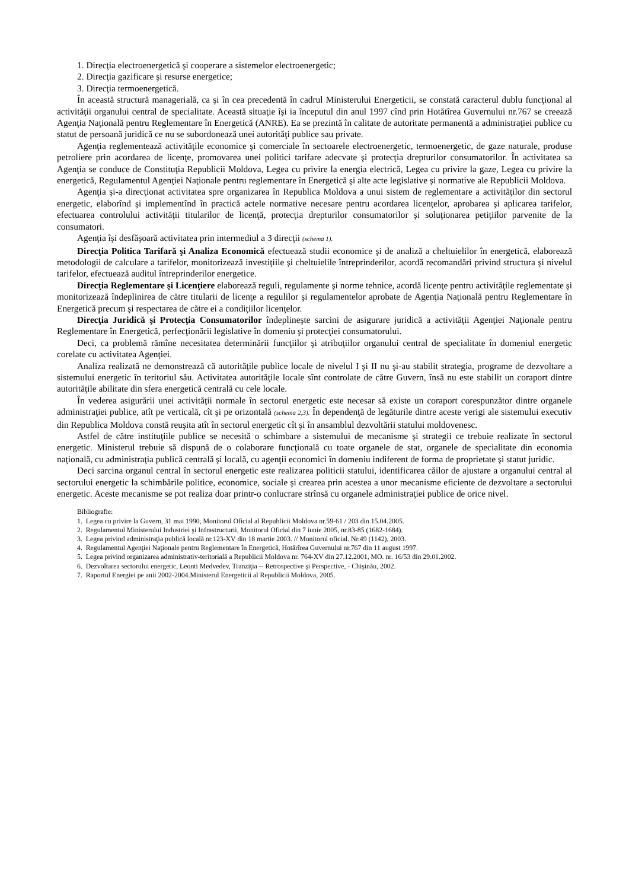1. Direcţia electroenergetică şi cooperare a sistemelor electroenergetic;
2. Direcţia gazificare şi resurse energetice;
3. Direcţia termoenergetică.
În această structură managerială, ca şi în cea precedentă în cadrul Ministerului Energeticii, se constată caracterul dublu funcţional al activităţii organului central de specialitate. Această situaţie îşi ia începutul din anul 1997 cînd prin Hotătîrea Guvernului nr.767 se creează Agenţia Naţională pentru Reglementare în Energetică (ANRE). Ea se prezintă în calitate de autoritate permanentă a administraţiei publice cu statut de persoană juridică ce nu se subordonează unei autorităţi publice sau private.
Agenţia reglementează activităţile economice şi comerciale în sectoarele electroenergetic, termoenergetic, de gaze naturale, produse petroliere prin acordarea de licenţe, promovarea unei politici tarifare adecvate şi protecţia drepturilor consumatorilor. În activitatea sa Agenţia se conduce de Constituţia Republicii Moldova, Legea cu privire la energia electrică, Legea cu privire la gaze, Legea cu privire la energetică, Regulamentul Agenţiei Naţionale pentru reglementare în Energetică şi alte acte legislative şi normative ale Republicii Moldova.
Agenţia şi-a direcţionat activitatea spre organizarea în Republica Moldova a unui sistem de reglementare a activităţilor din sectorul energetic, elaborînd şi implementînd în practică actele normative necesare pentru acordarea licenţelor, aprobarea şi aplicarea tarifelor, efectuarea controlului activităţii titularilor de licenţă, protecţia drepturilor consumatorilor şi soluţionarea petiţiilor parvenite de la consumatori.
Agenţia îşi desfăşoară activitatea prin intermediul a 3 direcţii (schema 1).
Direcţia Politica Tarifară şi Analiza Economică efectuează studii economice şi de analiză a cheltuielilor în energetică, elaborează metodologii de calculare a tarifelor, monitorizează investiţiile şi cheltuielile întreprinderilor, acordă recomandări privind structura şi nivelul tarifelor, efectuează auditul întreprinderilor energetice.
Direcţia Reglementare şi Licenţiere elaborează reguli, regulamente şi norme tehnice, acordă licenţe pentru activităţile reglementate şi monitorizează îndeplinirea de către titularii de licenţe a regulilor şi regulamentelor aprobate de Agenţia Naţională pentru Reglementare în Energetică precum şi respectarea de către ei a condiţiilor licenţelor.
Direcţia Juridică şi Protecţia Consumatorilor îndeplineşte sarcini de asigurare juridică a activităţii Agenţiei Naţionale pentru Reglementare în Energetică, perfecţionării legislative în domeniu şi protecţiei consumatorului.
Deci, ca problemă rămîne necesitatea determinării funcţiilor şi atribuţiilor organului central de specialitate în domeniul energetic corelate cu activitatea Agenţiei.
Analiza realizată ne demonstrează că autorităţile publice locale de nivelul I şi II nu şi-au stabilit strategia, programe de dezvoltare a sistemului energetic în teritoriul său. Activitatea autorităţile locale sînt controlate de către Guvern, însă nu este stabilit un coraport dintre autorităţile abilitate din sfera energetică centrală cu cele locale.
În vederea asigurării unei activităţii normale în sectorul energetic este necesar să existe un coraport corespunzător dintre organele administraţiei publice, atît pe verticală, cît şi pe orizontală (schema 2,3). În dependenţă de legăturile dintre aceste verigi ale sistemului executiv din Republica Moldova constă reuşita atît în sectorul energetic cît şi în ansamblul dezvoltării statului moldovenesc.
Astfel de către instituţiile publice se necesită o schimbare a sistemului de mecanisme şi strategii ce trebuie realizate în sectorul energetic. Ministerul trebuie să dispună de o colaborare funcţională cu toate organele de stat, organele de specialitate din economia naţională, cu administraţia publică centrală şi locală, cu agenţii economici în domeniu indiferent de forma de proprietate şi statut juridic.
Deci sarcina organul central în sectorul energetic este realizarea politicii statului, identificarea căilor de ajustare a organului central al sectorului energetic la schimbările politice, economice, sociale şi crearea prin acestea a unor mecanisme eficiente de dezvoltare a sectorului energetic. Aceste mecanisme se pot realiza doar printr-o conlucrare strînsă cu organele administraţiei publice de orice nivel.
Bibliografie:
1. Legea cu privire la Guvern, 31 mai 1990, Monitorul Oficial al Republicii Moldova nr.59-61 / 203 din 15.04.2005.
2. Regulamentul Ministerului Industriei şi Infrastructurii, Monitorul Oficial din 7 iunie 2005, nr.83-85 (1682-1684).
3. Legea privind administraţia publică locală nr.123-XV din 18 martie 2003. // Monitorul oficial. Nr.49 (1142), 2003.
4. Regulamentul Agenţiei Naţionale pentru Reglementare în Energetică, Hotărîrea Guvernului nr.767 din 11 august 1997.
5. Legea privind organizarea administrativ-teritorială a Republicii Moldova nr. 764-XV din 27.12.2001, MO. nr. 16/53 din 29.01.2002.
6. Dezvoltarea sectorului energetic, Leonti Medvedev, Tranziţia -- Retrospective şi Perspective, - Chişinău, 2002.
7. Raportul Energiei pe anii 2002-2004.Ministerul Energeticii al Republicii Moldova, 2005.